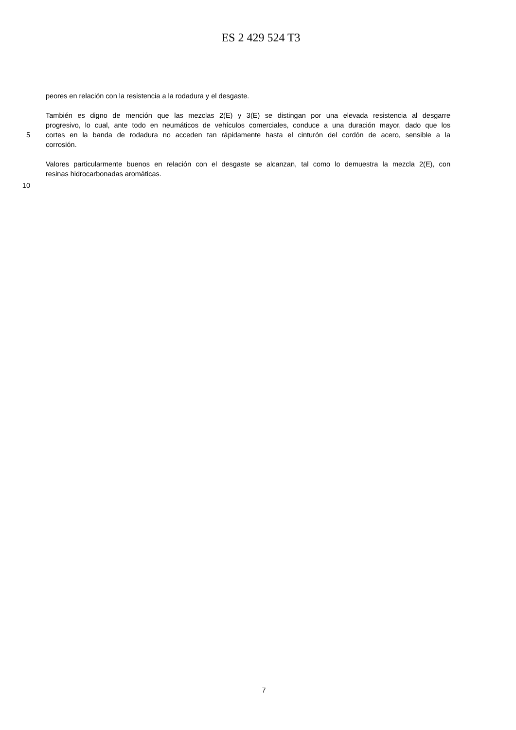ES 2 429 524 T3
peores en relación con la resistencia a la rodadura y el desgaste.
También es digno de mención que las mezclas 2(E) y 3(E) se distingan por una elevada resistencia al desgarre
progresivo, lo cual, ante todo en neumáticos de vehículos comerciales, conduce a una duración mayor, dado que los
5 cortes en la banda de rodadura no acceden tan rápidamente hasta el cinturón del cordón de acero, sensible a la
corrosión.
Valores particularmente buenos en relación con el desgaste se alcanzan, tal como lo demuestra la mezcla 2(E), con
resinas hidrocarbonadas aromáticas.
10
7